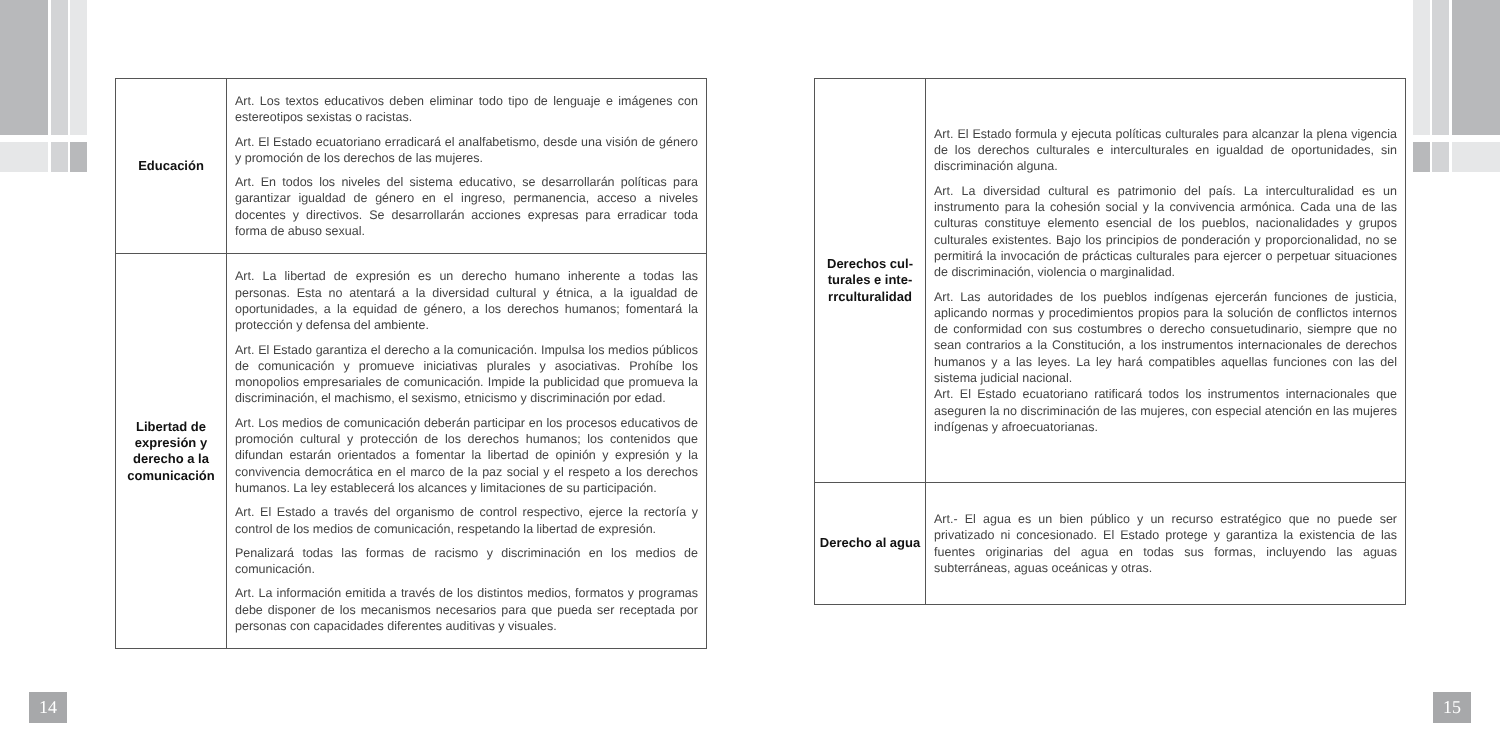| Educación | Art. Los textos educativos deben eliminar todo tipo de lenguaje e imágenes con estereotipos sexistas o racistas. Art. El Estado ecuatoriano erradicará el analfabetismo, desde una visión de género y promoción de los derechos de las mujeres. Art. En todos los niveles del sistema educativo, se desarrollarán políticas para garantizar igualdad de género en el ingreso, permanencia, acceso a niveles docentes y directivos. Se desarrollarán acciones expresas para erradicar toda forma de abuso sexual. |
| Libertad de expresión y derecho a la comunicación | Art. La libertad de expresión es un derecho humano inherente a todas las personas. Esta no atentará a la diversidad cultural y étnica, a la igualdad de oportunidades, a la equidad de género, a los derechos humanos; fomentará la protección y defensa del ambiente. Art. El Estado garantiza el derecho a la comunicación. Impulsa los medios públicos de comunicación y promueve iniciativas plurales y asociativas. Prohíbe los monopolios empresariales de comunicación. Impide la publicidad que promueva la discriminación, el machismo, el sexismo, etnicismo y discriminación por edad. Art. Los medios de comunicación deberán participar en los procesos educativos de promoción cultural y protección de los derechos humanos; los contenidos que difundan estarán orientados a fomentar la libertad de opinión y expresión y la convivencia democrática en el marco de la paz social y el respeto a los derechos humanos. La ley establecerá los alcances y limitaciones de su participación. Art. El Estado a través del organismo de control respectivo, ejerce la rectoría y control de los medios de comunicación, respetando la libertad de expresión. Penalizará todas las formas de racismo y discriminación en los medios de comunicación. Art. La información emitida a través de los distintos medios, formatos y programas debe disponer de los mecanismos necesarios para que pueda ser receptada por personas con capacidades diferentes auditivas y visuales. |
| Derechos cul- turales e inte- rrculturalidad | Art. El Estado formula y ejecuta políticas culturales para alcanzar la plena vigencia de los derechos culturales e interculturales en igualdad de oportunidades, sin discriminación alguna. Art. La diversidad cultural es patrimonio del país. La interculturalidad es un instrumento para la cohesión social y la convivencia armónica. Cada una de las culturas constituye elemento esencial de los pueblos, nacionalidades y grupos culturales existentes. Bajo los principios de ponderación y proporcionalidad, no se permitirá la invocación de prácticas culturales para ejercer o perpetuar situaciones de discriminación, violencia o marginalidad. Art. Las autoridades de los pueblos indígenas ejercerán funciones de justicia, aplicando normas y procedimientos propios para la solución de conflictos internos de conformidad con sus costumbres o derecho consuetudinario, siempre que no sean contrarios a la Constitución, a los instrumentos internacionales de derechos humanos y a las leyes. La ley hará compatibles aquellas funciones con las del sistema judicial nacional. Art. El Estado ecuatoriano ratificará todos los instrumentos internacionales que aseguren la no discriminación de las mujeres, con especial atención en las mujeres indígenas y afroecuatorianas. |
| Derecho al agua | Art.- El agua es un bien público y un recurso estratégico que no puede ser privatizado ni concesionado. El Estado protege y garantiza la existencia de las fuentes originarias del agua en todas sus formas, incluyendo las aguas subterráneas, aguas oceánicas y otras. |
14 15